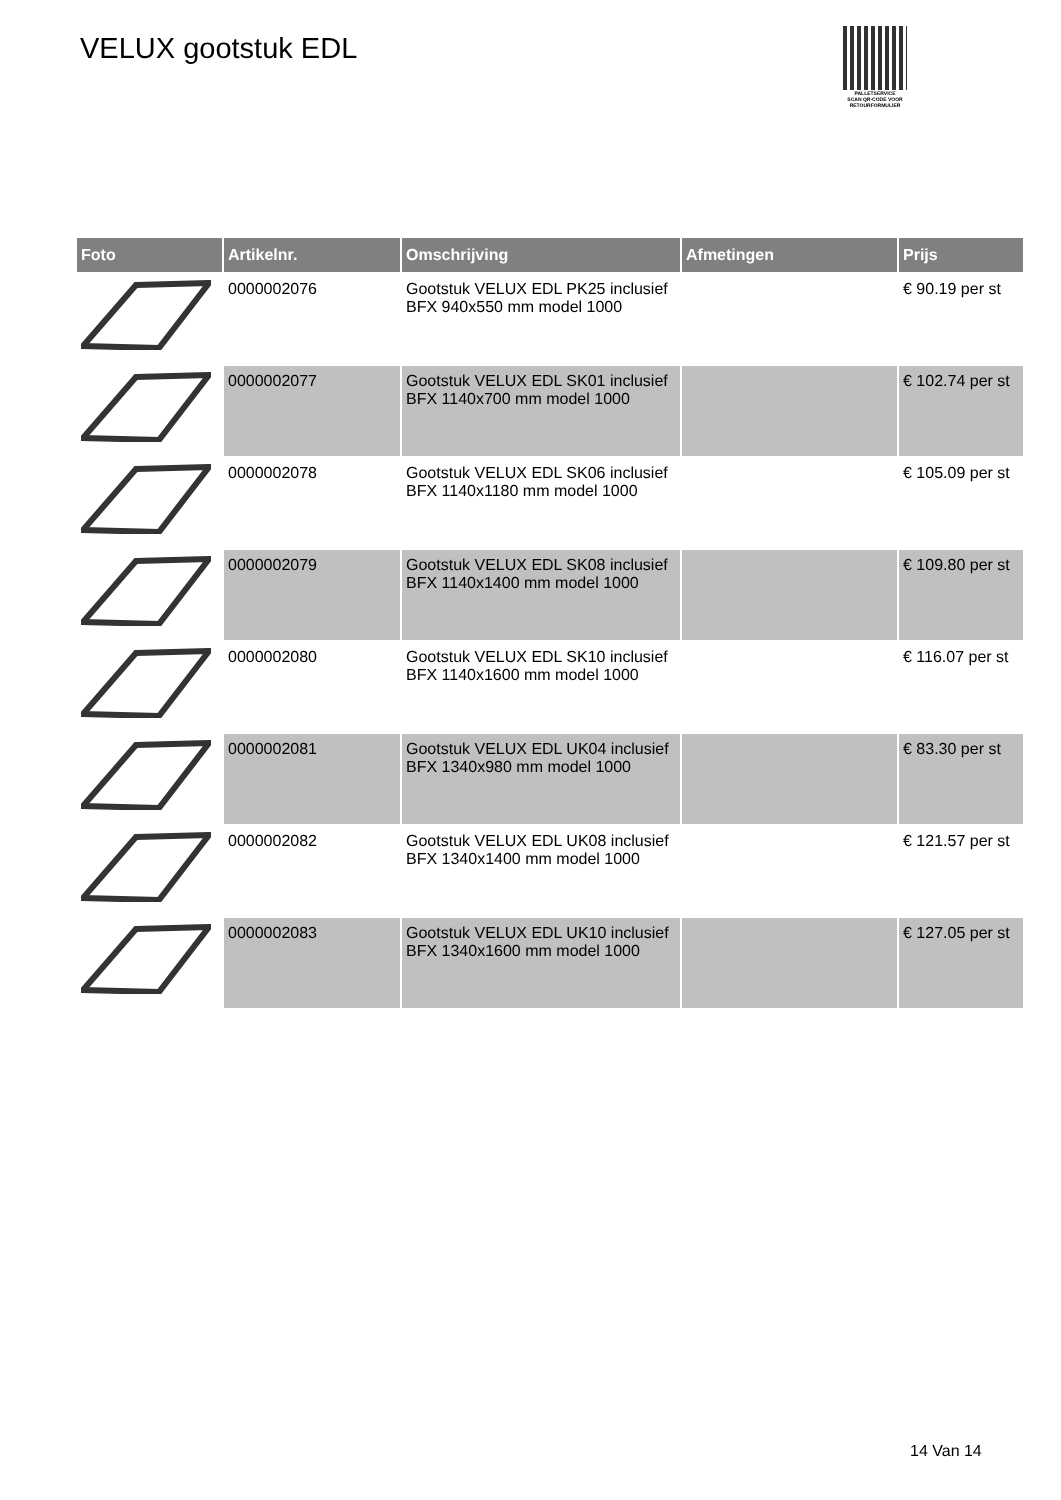VELUX gootstuk EDL
PALLETSERVICE
SCAN QR-CODE VOOR RETOURFORMULIER
| Foto | Artikelnr. | Omschrijving | Afmetingen | Prijs |
| --- | --- | --- | --- | --- |
| | 0000002076 | Gootstuk VELUX EDL PK25 inclusief BFX 940x550 mm model 1000 | | € 90.19 per st |
| | 0000002077 | Gootstuk VELUX EDL SK01 inclusief BFX 1140x700 mm model 1000 | | € 102.74 per st |
| | 0000002078 | Gootstuk VELUX EDL SK06 inclusief BFX 1140x1180 mm model 1000 | | € 105.09 per st |
| | 0000002079 | Gootstuk VELUX EDL SK08 inclusief BFX 1140x1400 mm model 1000 | | € 109.80 per st |
| | 0000002080 | Gootstuk VELUX EDL SK10 inclusief BFX 1140x1600 mm model 1000 | | € 116.07 per st |
| | 0000002081 | Gootstuk VELUX EDL UK04 inclusief BFX 1340x980 mm model 1000 | | € 83.30 per st |
| | 0000002082 | Gootstuk VELUX EDL UK08 inclusief BFX 1340x1400 mm model 1000 | | € 121.57 per st |
| | 0000002083 | Gootstuk VELUX EDL UK10 inclusief BFX 1340x1600 mm model 1000 | | € 127.05 per st |
14 Van 14